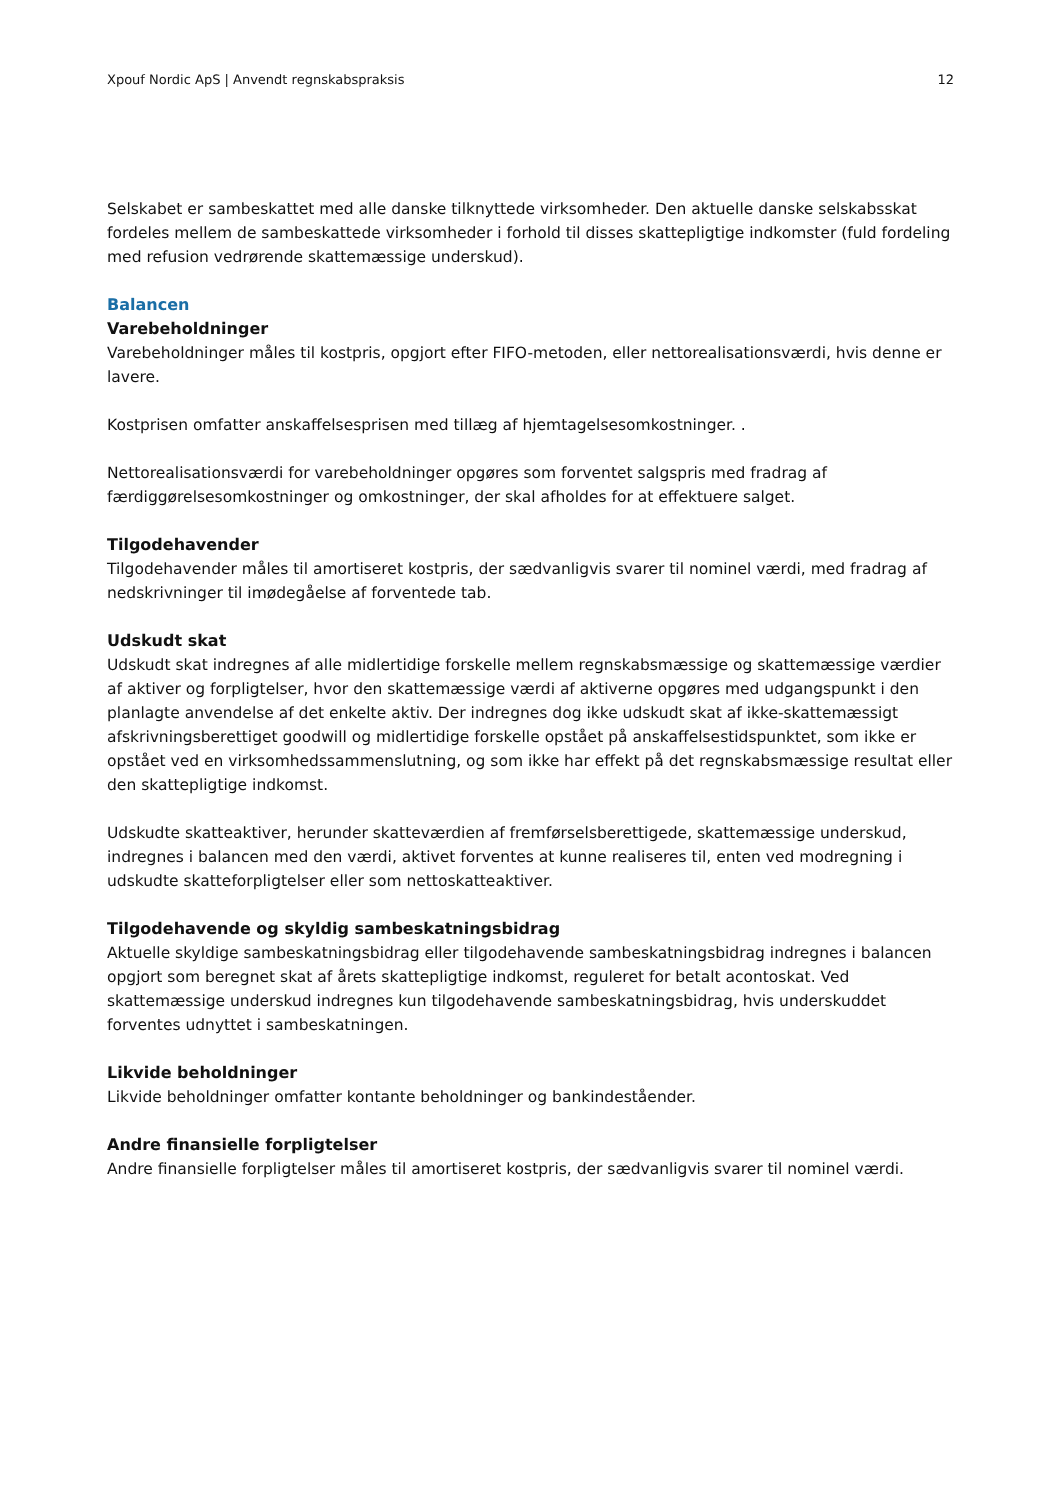Xpouf Nordic ApS | Anvendt regnskabspraksis 12
Selskabet er sambeskattet med alle danske tilknyttede virksomheder. Den aktuelle danske selskabsskat fordeles mellem de sambeskattede virksomheder i forhold til disses skattepligtige indkomster (fuld fordeling med refusion vedrørende skattemæssige underskud).
Balancen
Varebeholdninger
Varebeholdninger måles til kostpris, opgjort efter FIFO-metoden, eller nettorealisationsværdi, hvis denne er lavere.
Kostprisen omfatter anskaffelsesprisen med tillæg af hjemtagelsesomkostninger. .
Nettorealisationsværdi for varebeholdninger opgøres som forventet salgspris med fradrag af færdiggørelsesomkostninger og omkostninger, der skal afholdes for at effektuere salget.
Tilgodehavender
Tilgodehavender måles til amortiseret kostpris, der sædvanligvis svarer til nominel værdi, med fradrag af nedskrivninger til imødegåelse af forventede tab.
Udskudt skat
Udskudt skat indregnes af alle midlertidige forskelle mellem regnskabsmæssige og skattemæssige værdier af aktiver og forpligtelser, hvor den skattemæssige værdi af aktiverne opgøres med udgangspunkt i den planlagte anvendelse af det enkelte aktiv. Der indregnes dog ikke udskudt skat af ikke-skattemæssigt afskrivningsberettiget goodwill og midlertidige forskelle opstået på anskaffelsestidspunktet, som ikke er opstået ved en virksomhedssammenslutning, og som ikke har effekt på det regnskabsmæssige resultat eller den skattepligtige indkomst.
Udskudte skatteaktiver, herunder skatteværdien af fremførselsberettigede, skattemæssige underskud, indregnes i balancen med den værdi, aktivet forventes at kunne realiseres til, enten ved modregning i udskudte skatteforpligtelser eller som nettoskatteaktiver.
Tilgodehavende og skyldig sambeskatningsbidrag
Aktuelle skyldige sambeskatningsbidrag eller tilgodehavende sambeskatningsbidrag indregnes i balancen opgjort som beregnet skat af årets skattepligtige indkomst, reguleret for betalt acontoskat. Ved skattemæssige underskud indregnes kun tilgodehavende sambeskatningsbidrag, hvis underskuddet forventes udnyttet i sambeskatningen.
Likvide beholdninger
Likvide beholdninger omfatter kontante beholdninger og bankindeståender.
Andre finansielle forpligtelser
Andre finansielle forpligtelser måles til amortiseret kostpris, der sædvanligvis svarer til nominel værdi.